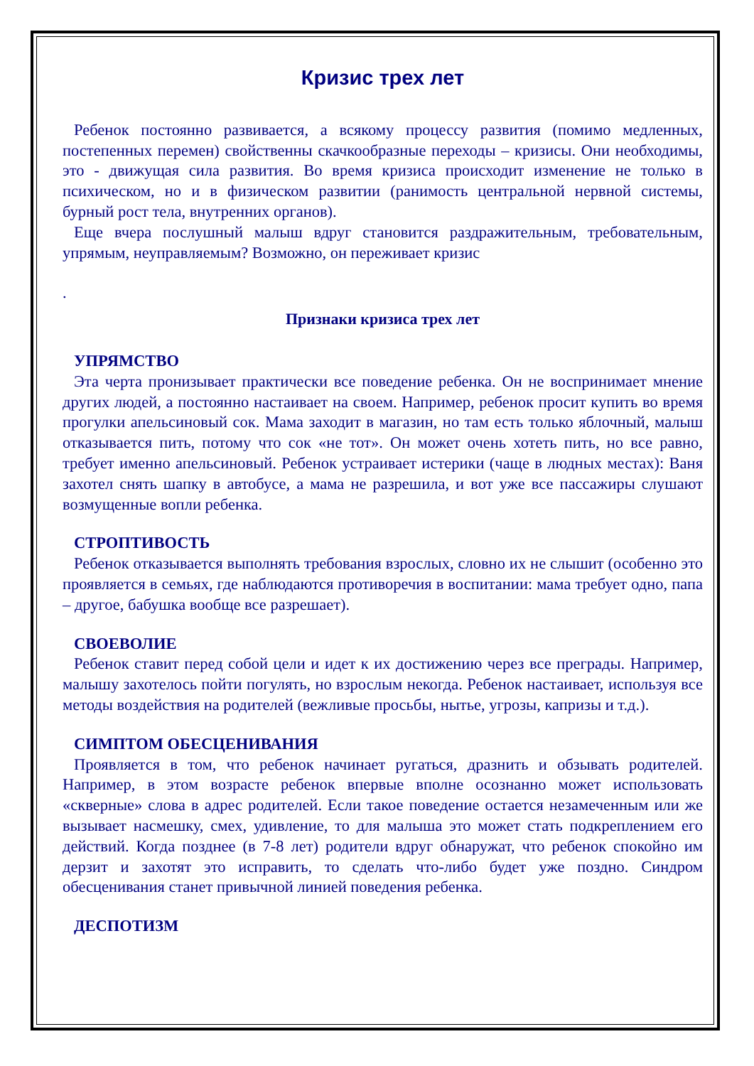Кризис трех лет
Ребенок постоянно развивается, а всякому процессу развития (помимо медленных, постепенных перемен) свойственны скачкообразные переходы – кризисы. Они необходимы, это - движущая сила развития. Во время кризиса происходит изменение не только в психическом, но и в физическом развитии (ранимость центральной нервной системы, бурный рост тела, внутренних органов).
Еще вчера послушный малыш вдруг становится раздражительным, требовательным, упрямым, неуправляемым? Возможно, он переживает кризис
.
Признаки кризиса трех лет
УПРЯМСТВО
Эта черта пронизывает практически все поведение ребенка. Он не воспринимает мнение других людей, а постоянно настаивает на своем. Например, ребенок просит купить во время прогулки апельсиновый сок. Мама заходит в магазин, но там есть только яблочный, малыш отказывается пить, потому что сок «не тот». Он может очень хотеть пить, но все равно, требует именно апельсиновый. Ребенок устраивает истерики (чаще в людных местах): Ваня захотел снять шапку в автобусе, а мама не разрешила, и вот уже все пассажиры слушают возмущенные вопли ребенка.
СТРОПТИВОСТЬ
Ребенок отказывается выполнять требования взрослых, словно их не слышит (особенно это проявляется в семьях, где наблюдаются противоречия в воспитании: мама требует одно, папа – другое, бабушка вообще все разрешает).
СВОЕВОЛИЕ
Ребенок ставит перед собой цели и идет к их достижению через все преграды. Например, малышу захотелось пойти погулять, но взрослым некогда. Ребенок настаивает, используя все методы воздействия на родителей (вежливые просьбы, нытье, угрозы, капризы и т.д.).
СИМПТОМ ОБЕСЦЕНИВАНИЯ
Проявляется в том, что ребенок начинает ругаться, дразнить и обзывать родителей. Например, в этом возрасте ребенок впервые вполне осознанно может использовать «скверные» слова в адрес родителей. Если такое поведение остается незамеченным или же вызывает насмешку, смех, удивление, то для малыша это может стать подкреплением его действий. Когда позднее (в 7-8 лет) родители вдруг обнаружат, что ребенок спокойно им дерзит и захотят это исправить, то сделать что-либо будет уже поздно. Синдром обесценивания станет привычной линией поведения ребенка.
ДЕСПОТИЗМ